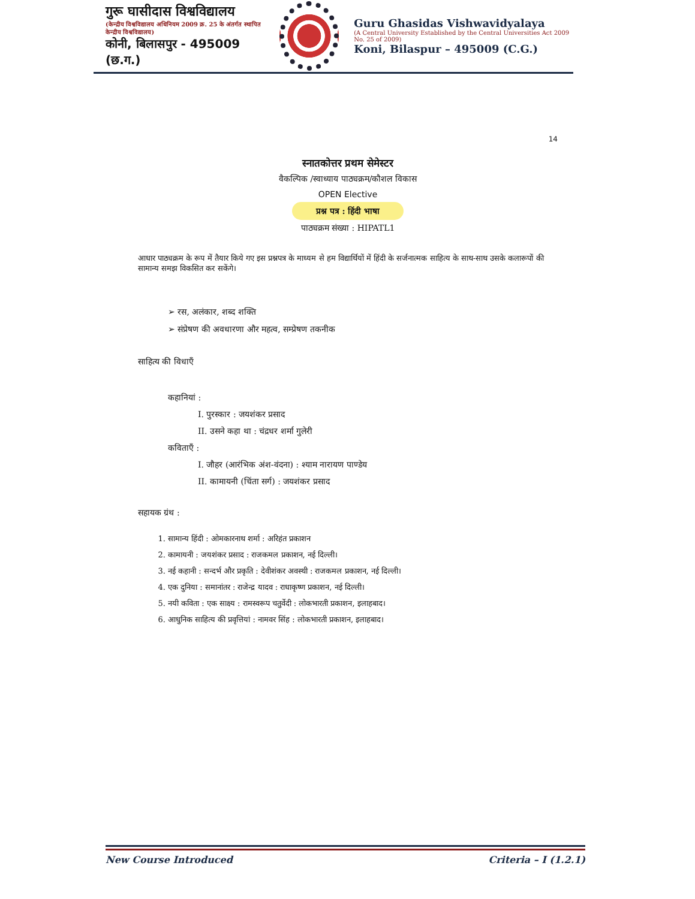गुरू घासीदास विश्वविद्यालय
(केन्द्रीय विश्वविद्यालय अधिनियम 2009 क्र. 25 के अंतर्गत स्थापित केन्द्रीय विश्वविद्यालय)
कोनी, बिलासपुर - 495009 (छ.ग.)
Guru Ghasidas Vishwavidyalaya
(A Central University Established by the Central Universities Act 2009 No. 25 of 2009)
Koni, Bilaspur – 495009 (C.G.)
14
स्नातकोत्तर प्रथम सेमेस्टर
वैकल्पिक /स्वाध्याय पाठ्यक्रम/कौशल विकास
OPEN Elective
प्रश्न पत्र : हिंदी भाषा
पाठ्यक्रम संख्या : HIPATL1
आधार पाठ्यक्रम के रूप में तैयार किये गए इस प्रश्नपत्र के माध्यम से हम विद्यार्थियों में हिंदी के सर्जनात्मक साहित्य के साथ-साथ उसके कलारूपों की सामान्य समझ विकसित कर सकेंगे।
➢ रस, अलंकार, शब्द शक्ति
➢ संप्रेषण की अवधारणा और महत्व, सम्प्रेषण तकनीक
साहित्य की विधाएँ
कहानियां :
I. पुरस्कार : जयशंकर प्रसाद
II. उसने कहा था : चंद्रधर शर्मा गुलेरी
कविताएँ :
I. जौहर (आरंभिक अंश-वंदना) : श्याम नारायण पाण्डेय
II. कामायनी (चिंता सर्ग) : जयशंकर प्रसाद
सहायक ग्रंथ :
1. सामान्य हिंदी : ओमकारनाथ शर्मा : अरिहंत प्रकाशन
2. कामायनी : जयशंकर प्रसाद : राजकमल प्रकाशन, नई दिल्ली।
3. नई कहानी : सन्दर्भ और प्रकृति : देवीशंकर अवस्थी : राजकमल प्रकाशन, नई दिल्ली।
4. एक दुनिया : समानांतर : राजेन्द्र यादव : राधाकृष्ण प्रकाशन, नई दिल्ली।
5. नयी कविता : एक साक्ष्य : रामस्वरूप चतुर्वेदी : लोकभारती प्रकाशन, इलाहबाद।
6. आधुनिक साहित्य की प्रवृत्तियां : नामवर सिंह : लोकभारती प्रकाशन, इलाहबाद।
New Course Introduced Criteria – I (1.2.1)